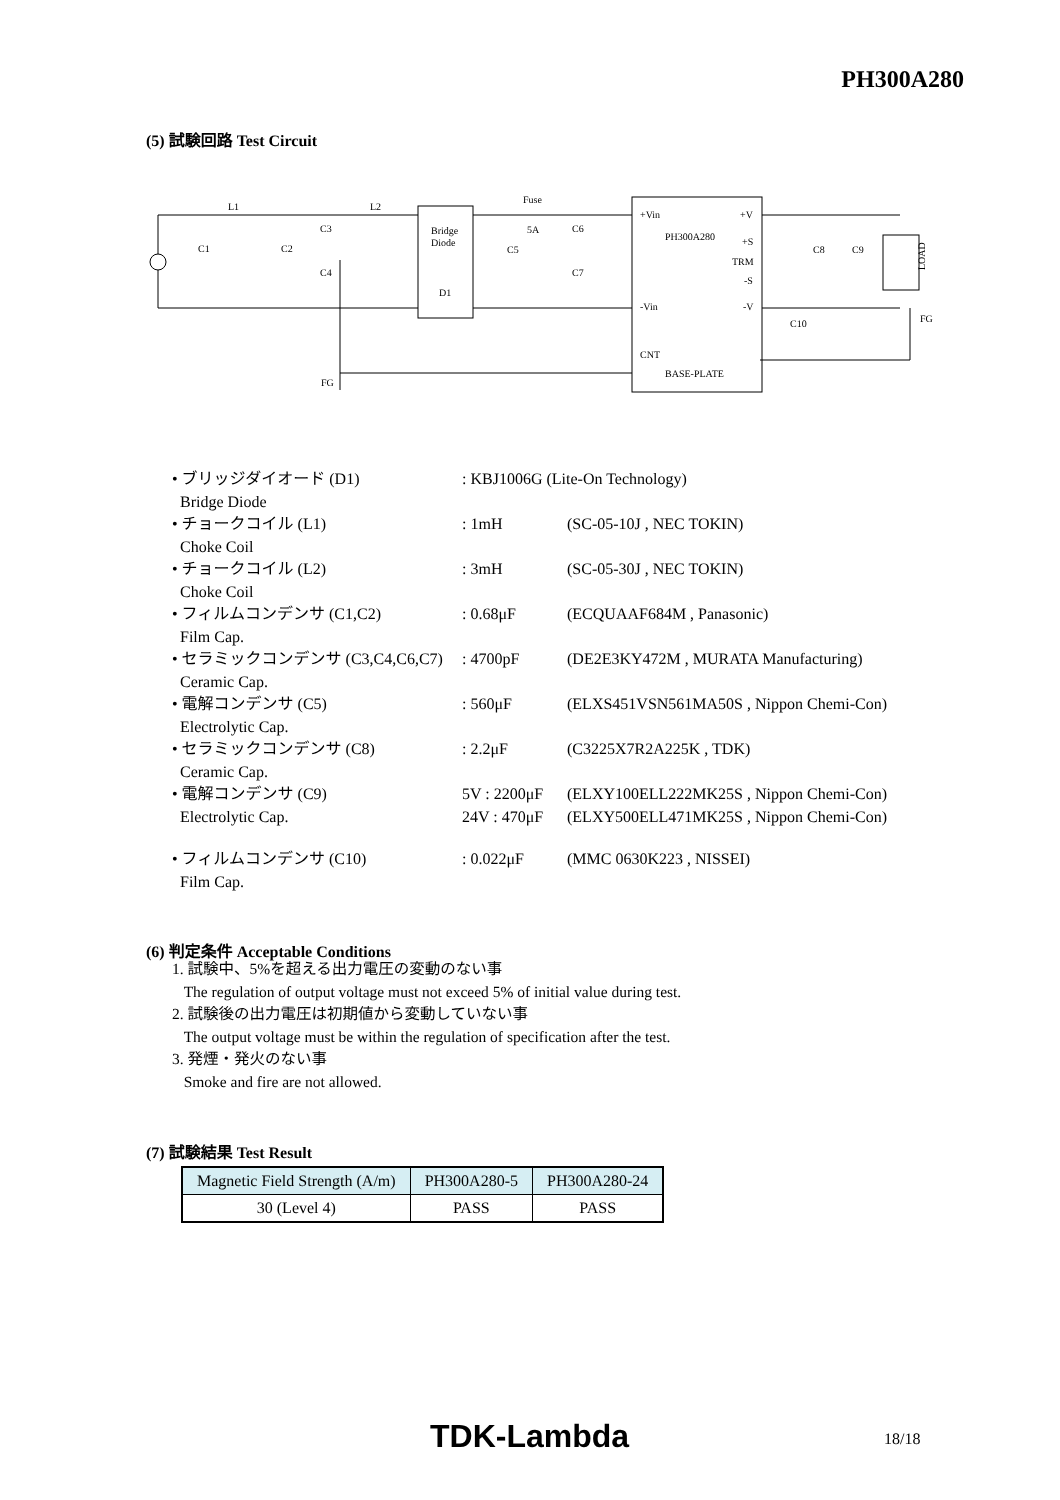PH300A280
(5) 試験回路 Test Circuit
L1
L2
Fuse
5A
C1
C2
C3
C4
C5
C6
C7
Bridge
Diode
D1
+Vin
PH300A280
+V
+S
TRM
-S
-Vin
-V
CNT
BASE-PLATE
C10
C8
C9
LOAD
FG
FG
| • ブリッジダイオード (D1) Bridge Diode | : KBJ1006G (Lite-On Technology) | |
| • チョークコイル (L1) Choke Coil | : 1mH | (SC-05-10J , NEC TOKIN) |
| • チョークコイル (L2) Choke Coil | : 3mH | (SC-05-30J , NEC TOKIN) |
| • フィルムコンデンサ (C1,C2) Film Cap. | : 0.68μF | (ECQUAAF684M , Panasonic) |
| • セラミックコンデンサ (C3,C4,C6,C7) Ceramic Cap. | : 4700pF | (DE2E3KY472M , MURATA Manufacturing) |
| • 電解コンデンサ (C5) Electrolytic Cap. | : 560μF | (ELXS451VSN561MA50S , Nippon Chemi-Con) |
| • セラミックコンデンサ (C8) Ceramic Cap. | : 2.2μF | (C3225X7R2A225K , TDK) |
| • 電解コンデンサ (C9) Electrolytic Cap. | 5V : 2200μF 24V : 470μF | (ELXY100ELL222MK25S , Nippon Chemi-Con) (ELXY500ELL471MK25S , Nippon Chemi-Con) |
| • フィルムコンデンサ (C10) Film Cap. | : 0.022μF | (MMC 0630K223 , NISSEI) |
(6) 判定条件 Acceptable Conditions
1. 試験中、5%を超える出力電圧の変動のない事
The regulation of output voltage must not exceed 5% of initial value during test.
2. 試験後の出力電圧は初期値から変動していない事
The output voltage must be within the regulation of specification after the test.
3. 発煙・発火のない事
Smoke and fire are not allowed.
(7) 試験結果 Test Result
| Magnetic Field Strength (A/m) | PH300A280-5 | PH300A280-24 |
| --- | --- | --- |
| 30 (Level 4) | PASS | PASS |
TDK-Lambda 18/18